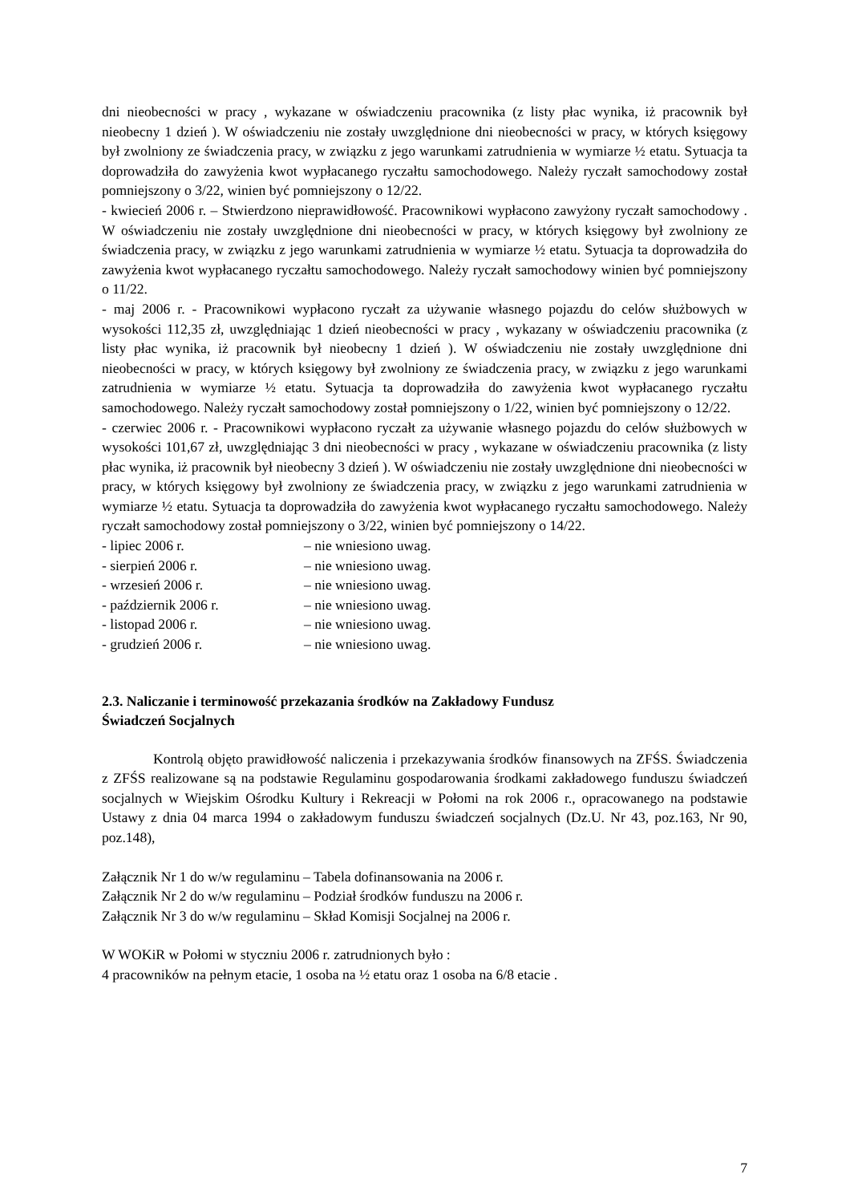dni nieobecności w pracy , wykazane w oświadczeniu pracownika (z listy płac wynika, iż pracownik był nieobecny 1 dzień ). W oświadczeniu nie zostały uwzględnione dni nieobecności w pracy, w których księgowy był zwolniony ze świadczenia pracy, w związku z jego warunkami zatrudnienia w wymiarze ½ etatu. Sytuacja ta doprowadziła do zawyżenia kwot wypłacanego ryczałtu samochodowego. Należy ryczałt samochodowy został pomniejszony o 3/22, winien być pomniejszony o 12/22.
- kwiecień 2006 r. – Stwierdzono nieprawidłowość. Pracownikowi wypłacono zawyżony ryczałt samochodowy . W oświadczeniu nie zostały uwzględnione dni nieobecności w pracy, w których księgowy był zwolniony ze świadczenia pracy, w związku z jego warunkami zatrudnienia w wymiarze ½ etatu. Sytuacja ta doprowadziła do zawyżenia kwot wypłacanego ryczałtu samochodowego. Należy ryczałt samochodowy winien być pomniejszony o 11/22.
- maj 2006 r. - Pracownikowi wypłacono ryczałt za używanie własnego pojazdu do celów służbowych w wysokości 112,35 zł, uwzględniając 1 dzień nieobecności w pracy , wykazany w oświadczeniu pracownika (z listy płac wynika, iż pracownik był nieobecny 1 dzień ). W oświadczeniu nie zostały uwzględnione dni nieobecności w pracy, w których księgowy był zwolniony ze świadczenia pracy, w związku z jego warunkami zatrudnienia w wymiarze ½ etatu. Sytuacja ta doprowadziła do zawyżenia kwot wypłacanego ryczałtu samochodowego. Należy ryczałt samochodowy został pomniejszony o 1/22, winien być pomniejszony o 12/22.
- czerwiec 2006 r. - Pracownikowi wypłacono ryczałt za używanie własnego pojazdu do celów służbowych w wysokości 101,67 zł, uwzględniając 3 dni nieobecności w pracy , wykazane w oświadczeniu pracownika (z listy płac wynika, iż pracownik był nieobecny 3 dzień ). W oświadczeniu nie zostały uwzględnione dni nieobecności w pracy, w których księgowy był zwolniony ze świadczenia pracy, w związku z jego warunkami zatrudnienia w wymiarze ½ etatu. Sytuacja ta doprowadziła do zawyżenia kwot wypłacanego ryczałtu samochodowego. Należy ryczałt samochodowy został pomniejszony o 3/22, winien być pomniejszony o 14/22.
- lipiec 2006 r. – nie wniesiono uwag.
- sierpień 2006 r. – nie wniesiono uwag.
- wrzesień 2006 r. – nie wniesiono uwag.
- październik 2006 r. – nie wniesiono uwag.
- listopad 2006 r. – nie wniesiono uwag.
- grudzień 2006 r. – nie wniesiono uwag.
2.3. Naliczanie i terminowość przekazania środków na Zakładowy Fundusz
Świadczeń Socjalnych
Kontrolą objęto prawidłowość naliczenia i przekazywania środków finansowych na ZFŚS. Świadczenia z ZFŚS realizowane są na podstawie Regulaminu gospodarowania środkami zakładowego funduszu świadczeń socjalnych w Wiejskim Ośrodku Kultury i Rekreacji w Połomi na rok 2006 r., opracowanego na podstawie Ustawy z dnia 04 marca 1994 o zakładowym funduszu świadczeń socjalnych (Dz.U. Nr 43, poz.163, Nr 90, poz.148),
Załącznik Nr 1 do w/w regulaminu – Tabela dofinansowania na 2006 r.
Załącznik Nr 2 do w/w regulaminu – Podział środków funduszu na 2006 r.
Załącznik Nr 3 do w/w regulaminu – Skład Komisji Socjalnej na 2006 r.
W WOKiR w Połomi w styczniu 2006 r. zatrudnionych było :
4 pracowników na pełnym etacie, 1 osoba na ½ etatu oraz 1 osoba na 6/8 etacie .
7